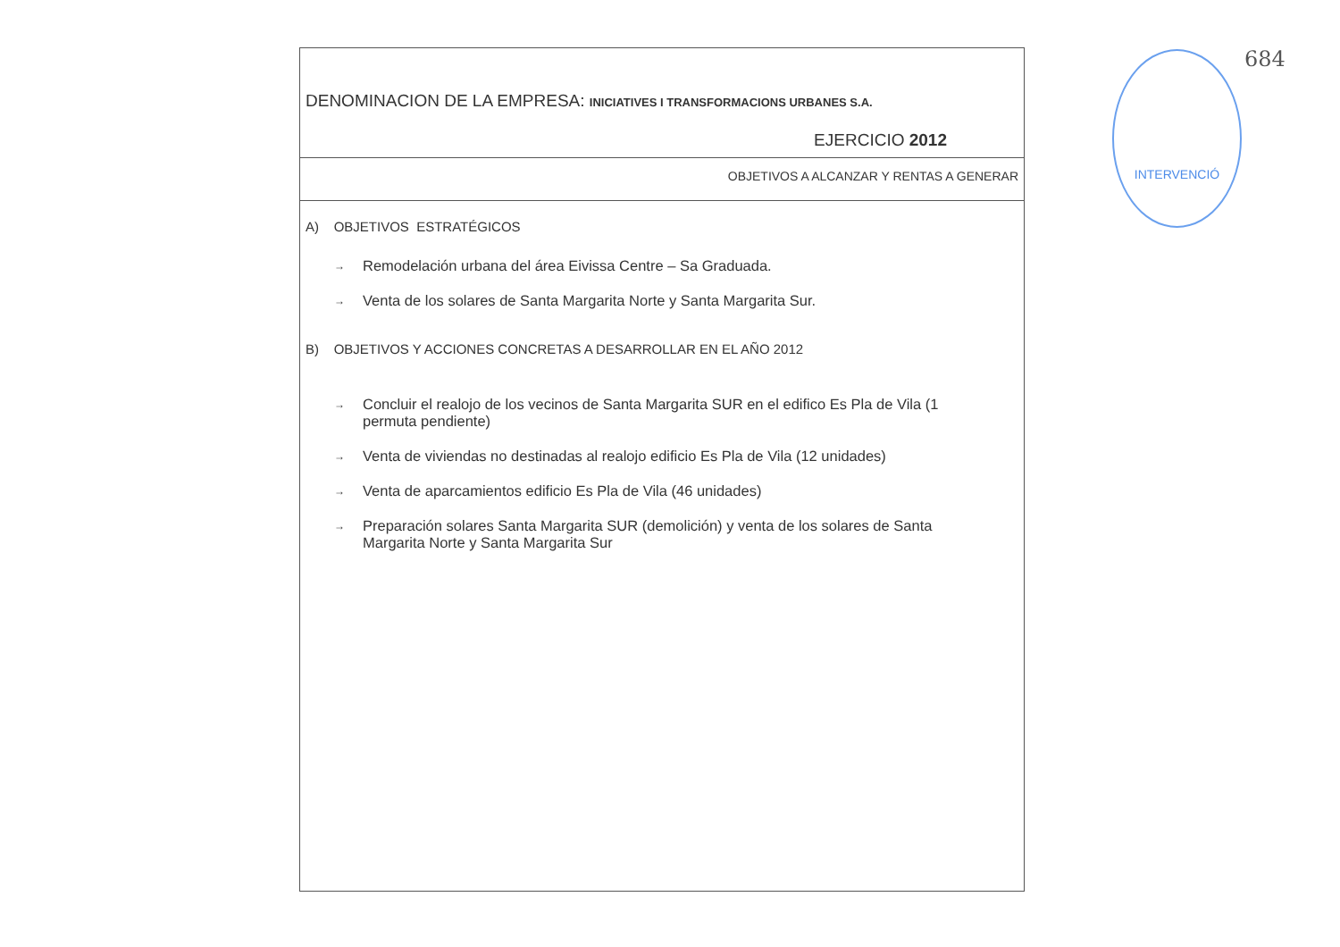DENOMINACION DE LA EMPRESA: INICIATIVES I TRANSFORMACIONS URBANES S.A.
EJERCICIO 2012
OBJETIVOS A ALCANZAR Y RENTAS A GENERAR
A) OBJETIVOS ESTRATÉGICOS
→ Remodelación urbana del área Eivissa Centre – Sa Graduada.
→ Venta de los solares de Santa Margarita Norte y Santa Margarita Sur.
B) OBJETIVOS Y ACCIONES CONCRETAS A DESARROLLAR EN EL AÑO 2012
→ Concluir el realojo de los vecinos de Santa Margarita SUR en el edifico Es Pla de Vila (1 permuta pendiente)
→ Venta de viviendas no destinadas al realojo edificio Es Pla de Vila (12 unidades)
→ Venta de aparcamientos edificio Es Pla de Vila (46 unidades)
→ Preparación solares Santa Margarita SUR (demolición) y venta de los solares de Santa Margarita Norte y Santa Margarita Sur
INTERVENCIÓ 684